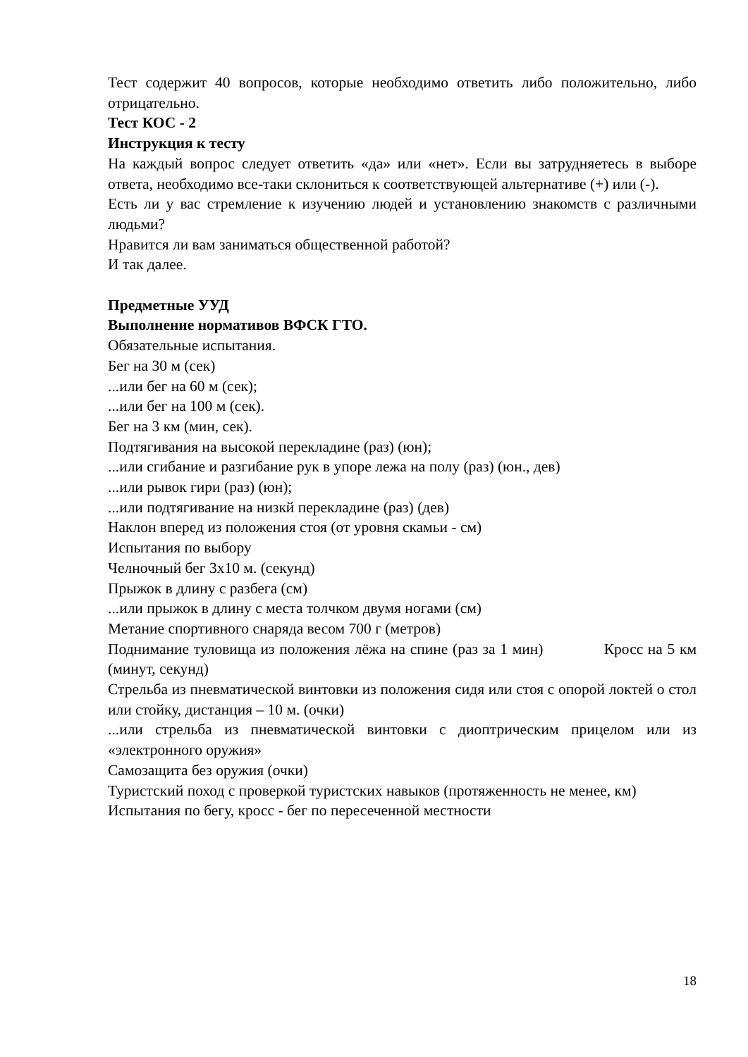Тест содержит 40 вопросов, которые необходимо ответить либо положительно, либо отрицательно.
Тест КОС - 2
Инструкция к тесту
На каждый вопрос следует ответить «да» или «нет». Если вы затрудняетесь в выборе ответа, необходимо все-таки склониться к соответствующей альтернативе (+) или (-).
Есть ли у вас стремление к изучению людей и установлению знакомств с различными людьми?
Нравится ли вам заниматься общественной работой?
И так далее.
Предметные УУД
Выполнение нормативов ВФСК ГТО.
Обязательные испытания.
Бег на 30 м (сек)
...или бег на 60 м (сек);
...или бег на 100 м (сек).
Бег на 3 км (мин, сек).
Подтягивания на высокой перекладине (раз) (юн);
...или сгибание и разгибание рук в упоре лежа на полу (раз) (юн., дев)
...или рывок гири (раз) (юн);
...или подтягивание на низкй перекладине (раз) (дев)
Наклон вперед из положения стоя (от уровня скамьи - см)
Испытания по выбору
Челночный бег 3х10 м. (секунд)
Прыжок в длину с разбега (см)
...или прыжок в длину с места толчком двумя ногами (см)
Метание спортивного снаряда весом 700 г (метров)
Поднимание туловища из положения лёжа на спине (раз за 1 мин) Кросс на 5 км (минут, секунд)
Стрельба из пневматической винтовки из положения сидя или стоя с опорой локтей о стол или стойку, дистанция – 10 м. (очки)
...или стрельба из пневматической винтовки с диоптрическим прицелом или из «электронного оружия»
Самозащита без оружия (очки)
Туристский поход с проверкой туристских навыков (протяженность не менее, км)
Испытания по бегу, кросс - бег по пересеченной местности
18